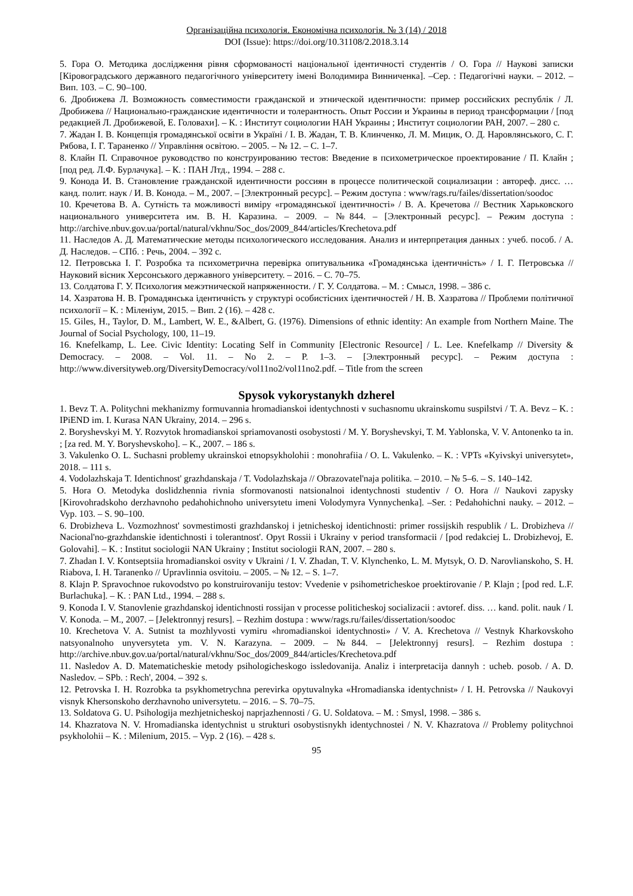Організаційна психологія. Економічна психологія. № 3 (14) / 2018
DOI (Issue): https://doi.org/10.31108/2.2018.3.14
5. Гора О. Методика дослідження рівня сформованості національної ідентичності студентів / О. Гора // Наукові записки [Кіровоградського державного педагогічного університету імені Володимира Винниченка]. –Сер. : Педагогічні науки. – 2012. – Вип. 103. – С. 90–100.
6. Дробижева Л. Возможность совместимости гражданской и этнической идентичности: пример российских республік / Л. Дробижева // Национально-гражданские идентичности и толерантность. Опыт России и Украины в период трансформации / [под редакцией Л. Дробижевой, Е. Головахи]. – К. : Институт социологии НАН Украины ; Институт социологии РАН, 2007. – 280 с.
7. Жадан І. В. Концепція громадянської освіти в Україні / І. В. Жадан, Т. В. Клинченко, Л. М. Мицик, О. Д. Наровлянського, С. Г. Рябова, І. Г. Тараненко // Управління освітою. – 2005. – № 12. – С. 1–7.
8. Клайн П. Справочное руководство по конструированию тестов: Введение в психометрическое проектирование / П. Клайн ; [под ред. Л.Ф. Бурлачука]. – К. : ПАН Лтд., 1994. – 288 с.
9. Конода И. В. Становление гражданской идентичности россиян в процессе политической социализации : автореф. дисс. … канд. полит. наук / И. В. Конода. – М., 2007. – [Электронный ресурс]. – Режим доступа : www/rags.ru/failes/dissertation/soodoc
10. Кречетова В. А. Сутність та можливості виміру «громадянської ідентичності» / В. А. Кречетова // Вестник Харьковского национального университета им. В. Н. Каразина. – 2009. – №844. – [Электронный ресурс]. – Режим доступа : http://archive.nbuv.gov.ua/portal/natural/vkhnu/Soc_dos/2009_844/articles/Krechetova.pdf
11. Наследов А. Д. Математические методы психологического исследования. Анализ и интерпретация данных : учеб. пособ. / А. Д. Наследов. – СПб. : Речь, 2004. – 392 с.
12. Петровська І. Г. Розробка та психометрична перевірка опитувальника «Громадянська ідентичність» / І. Г. Петровська // Науковий вісник Херсонського державного університету. – 2016. – С. 70–75.
13. Солдатова Г. У. Психология межэтнической напряженности. / Г. У. Солдатова. – М. : Смысл, 1998. – 386 с.
14. Хазратова Н. В. Громадянська ідентичність у структурі особистісних ідентичностей / Н. В. Хазратова // Проблеми політичної психології – К. : Міленіум, 2015. – Вип. 2 (16). – 428 с.
15. Giles, H., Taylor, D. M., Lambert, W. E., &Albert, G. (1976). Dimensions of ethnic identity: An example from Northern Maine. The Journal of Social Psychology, 100, 11–19.
16. Knefelkamp, L. Lee. Civic Identity: Locating Self in Community [Electronic Resource] / L. Lee. Knefelkamp // Diversity & Democracy. – 2008. – Vol. 11. – No 2. – P. 1–3. – [Электронный ресурс]. – Режим доступа : http://www.diversityweb.org/DiversityDemocracy/vol11no2/vol11no2.pdf. – Title from the screen
Spysok vykorystanykh dzherel
1. Bevz T. A. Politychni mekhanizmy formuvannia hromadianskoi identychnosti v suchasnomu ukrainskomu suspilstvi / T. A. Bevz – K. : IPiEND im. I. Kurasa NAN Ukrainy, 2014. – 296 s.
2. Boryshevskyi M. Y. Rozvytok hromadianskoi spriamovanosti osobystosti / M. Y. Boryshevskyi, T. M. Yablonska, V. V. Antonenko ta in. ; [za red. M. Y. Boryshevskoho]. – K., 2007. – 186 s.
3. Vakulenko O. L. Suchasni problemy ukrainskoi etnopsykholohii : monohrafiia / O. L. Vakulenko. – K. : VPTs «Kyivskyi universytet», 2018. – 111 s.
4. Vodolazhskaja T. Identichnost' grazhdanskaja / T. Vodolazhskaja // Obrazovatel'naja politika. – 2010. – № 5–6. – S. 140–142.
5. Hora O. Metodyka doslidzhennia rivnia sformovanosti natsionalnoi identychnosti studentiv / O. Hora // Naukovi zapysky [Kirovohradskoho derzhavnoho pedahohichnoho universytetu imeni Volodymyra Vynnychenka]. –Ser. : Pedahohichni nauky. – 2012. – Vyp. 103. – S. 90–100.
6. Drobizheva L. Vozmozhnost' sovmestimosti grazhdanskoj i jetnicheskoj identichnosti: primer rossijskih respublik / L. Drobizheva // Nacional'no-grazhdanskie identichnosti i tolerantnost'. Opyt Rossii i Ukrainy v period transformacii / [pod redakciej L. Drobizhevoj, E. Golovahi]. – K. : Institut sociologii NAN Ukrainy ; Institut sociologii RAN, 2007. – 280 s.
7. Zhadan I. V. Kontseptsiia hromadianskoi osvity v Ukraini / I. V. Zhadan, T. V. Klynchenko, L. M. Mytsyk, O. D. Narovlianskoho, S. H. Riabova, I. H. Taranenko // Upravlinnia osvitoiu. – 2005. – № 12. – S. 1–7.
8. Klajn P. Spravochnoe rukovodstvo po konstruirovaniju testov: Vvedenie v psihometricheskoe proektirovanie / P. Klajn ; [pod red. L.F. Burlachuka]. – K. : PAN Ltd., 1994. – 288 s.
9. Konoda I. V. Stanovlenie grazhdanskoj identichnosti rossijan v processe politicheskoj socializacii : avtoref. diss. … kand. polit. nauk / I. V. Konoda. – M., 2007. – [Jelektronnyj resurs]. – Rezhim dostupa : www/rags.ru/failes/dissertation/soodoc
10. Krechetova V. A. Sutnist ta mozhlyvosti vymiru «hromadianskoi identychnosti» / V. A. Krechetova // Vestnyk Kharkovskoho natsyonalnoho unyversyteta ym. V. N. Karazyna. – 2009. – №844. – [Jelektronnyj resurs]. – Rezhim dostupa : http://archive.nbuv.gov.ua/portal/natural/vkhnu/Soc_dos/2009_844/articles/Krechetova.pdf
11. Nasledov A. D. Matematicheskie metody psihologicheskogo issledovanija. Analiz i interpretacija dannyh : ucheb. posob. / A. D. Nasledov. – SPb. : Rech', 2004. – 392 s.
12. Petrovska I. H. Rozrobka ta psykhometrychna perevirka opytuvalnyka «Hromadianska identychnist» / I. H. Petrovska // Naukovyi visnyk Khersonskoho derzhavnoho universytetu. – 2016. – S. 70–75.
13. Soldatova G. U. Psihologija mezhjetnicheskoj naprjazhennosti / G. U. Soldatova. – M. : Smysl, 1998. – 386 s.
14. Khazratova N. V. Hromadianska identychnist u strukturi osobystisnykh identychnostei / N. V. Khazratova // Problemy politychnoi psykholohii – K. : Milenium, 2015. – Vyp. 2 (16). – 428 s.
95